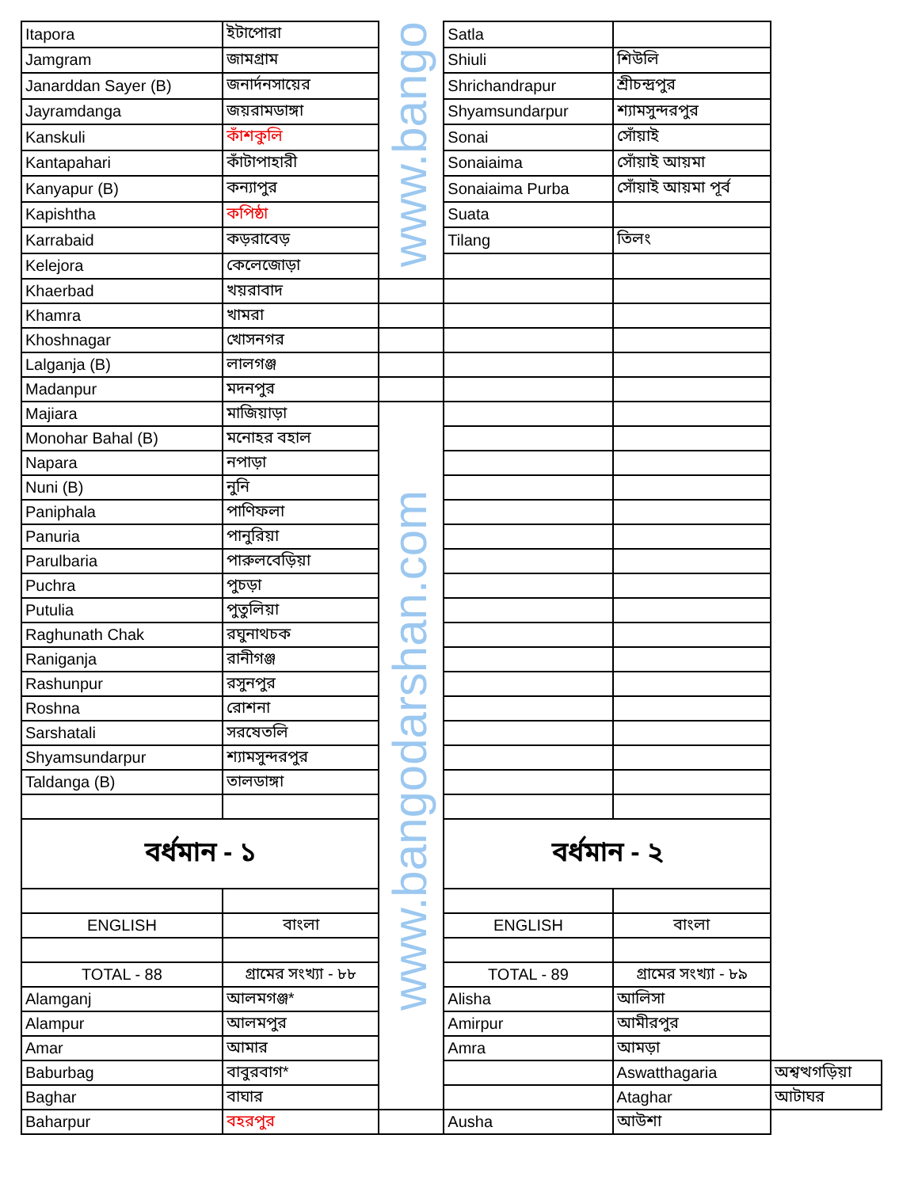| Itapora | ইটাপোরা | www.bango | Satla | | |
| Jamgram | জামগ্রাম | | Shiuli | শিউলি | |
| Janarddan Sayer (B) | জনার্দনসায়ের | | Shrichandrapur | শ্রীচন্দ্রপুর | |
| Jayramdanga | জয়রামডাঙ্গা | | Shyamsundarpur | শ্যামসুন্দরপুর | |
| Kanskuli | কাঁশকুলি | | Sonai | সোঁয়াই | |
| Kantapahari | কাঁটাপাহারী | | Sonaiaima | সোঁয়াই আয়মা | |
| Kanyapur (B) | কন্যাপুর | | Sonaiaima Purba | সোঁয়াই আয়মা পূর্ব | |
| Kapishtha | কপিষ্ঠা | | Suata | | |
| Karrabaid | কড়রাবেড় | | Tilang | তিলং | |
| Kelejora | কেলেজোড়া | | | | |
| Khaerbad | খয়রাবাদ | | | | |
| Khamra | খামরা | | | | |
| Khoshnagar | খোসনগর | | | | |
| Lalganja (B) | লালগঞ্জ | | | | |
| Madanpur | মদনপুর | | | | |
| Majiara | মাজিয়াড়া | www.bangodarshan.com | | | |
| Monohar Bahal (B) | মনোহর বহাল | | | | |
| Napara | নপাড়া | | | | |
| Nuni (B) | নুনি | | | | |
| Paniphala | পাণিফলা | | | | |
| Panuria | পানুরিয়া | | | | |
| Parulbaria | পারুলবেড়িয়া | | | | |
| Puchra | পুচড়া | | | | |
| Putulia | পুতুলিয়া | | | | |
| Raghunath Chak | রঘুনাথচক | | | | |
| Raniganja | রানীগঞ্জ | | | | |
| Rashunpur | রসুনপুর | | | | |
| Roshna | রোশনা | | | | |
| Sarshatali | সরষেতলি | | | | |
| Shyamsundarpur | শ্যামসুন্দরপুর | | | | |
| Taldanga (B) | তালডাঙ্গা | | | | |
| বর্ধমান - ১ | | | বর্ধমান - ২ | | |
| ENGLISH | বাংলা | | ENGLISH | বাংলা | |
| TOTAL - 88 | গ্রামের সংখ্যা - ৮৮ | | TOTAL - 89 | গ্রামের সংখ্যা - ৮৯ | |
| Alamganj | আলমগঞ্জ* | | Alisha | আলিসা | |
| Alampur | আলমপুর | | Amirpur | আমীরপুর | |
| Amar | আমার | | Amra | আমড়া | |
| Baburbag | বাবুরবাগ* | | | Aswatthagaria | অশ্বত্থগড়িয়া |
| Baghar | বাঘার | | | Ataghar | আটাঘর |
| Baharpur | বহরপুর | | Ausha | আউশা | |